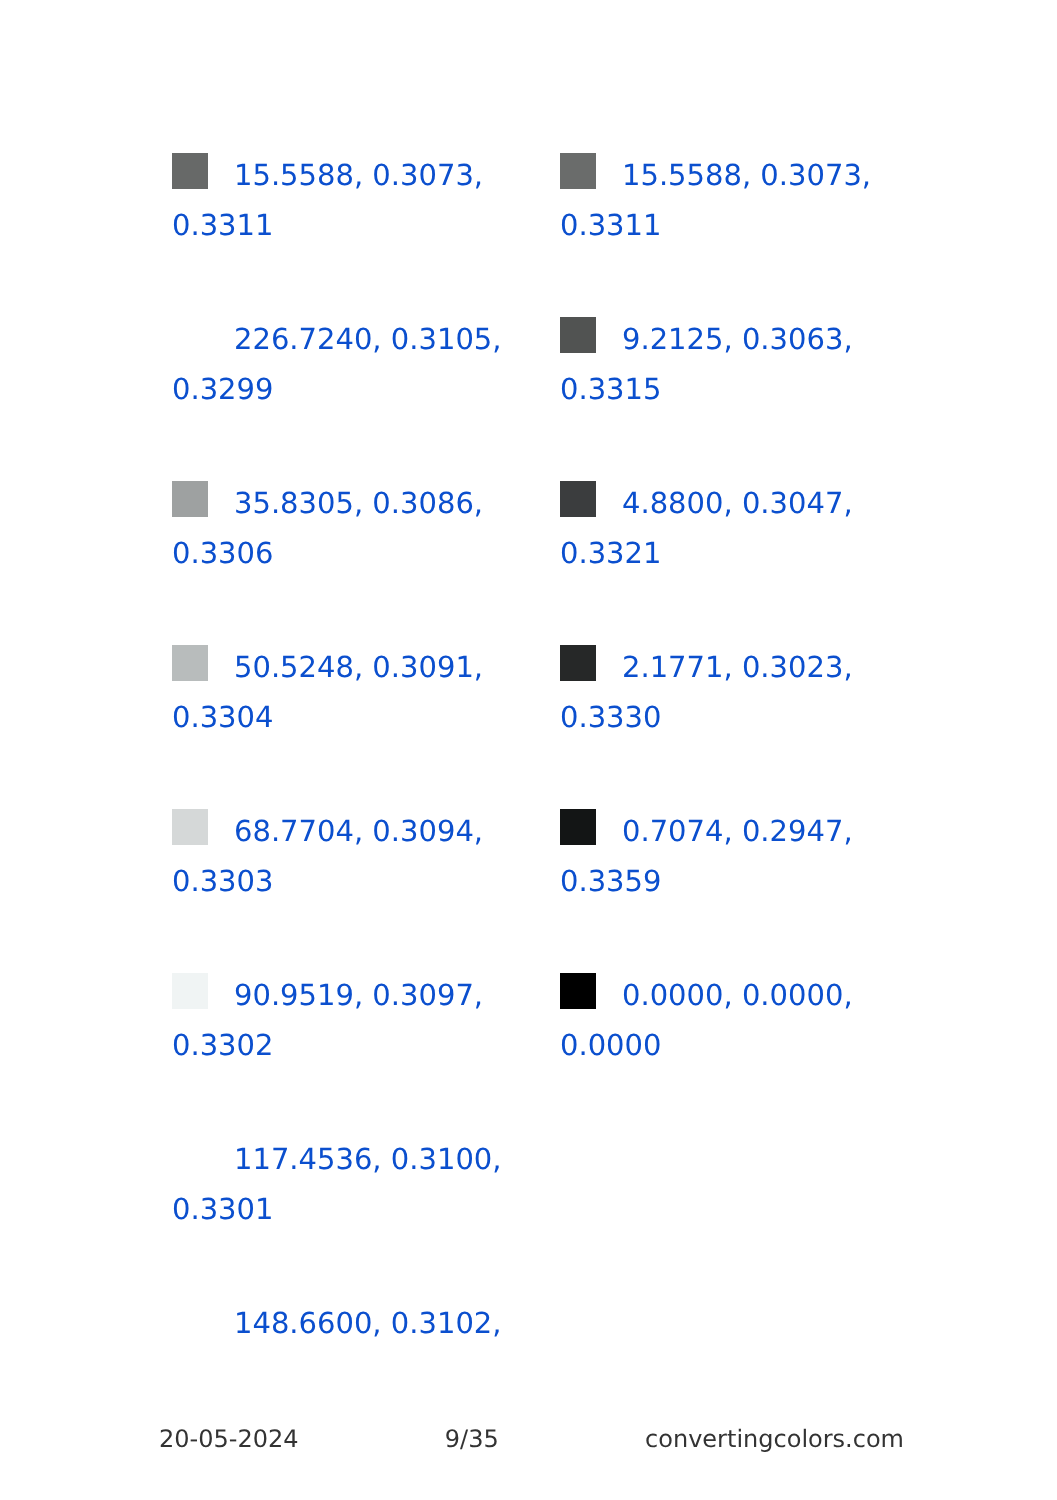15.5588, 0.3073, 0.3311
15.5588, 0.3073, 0.3311
226.7240, 0.3105, 0.3299
9.2125, 0.3063, 0.3315
35.8305, 0.3086, 0.3306
4.8800, 0.3047, 0.3321
50.5248, 0.3091, 0.3304
2.1771, 0.3023, 0.3330
68.7704, 0.3094, 0.3303
0.7074, 0.2947, 0.3359
90.9519, 0.3097, 0.3302
0.0000, 0.0000, 0.0000
117.4536, 0.3100, 0.3301
148.6600, 0.3102,
20-05-2024 9/35 convertingcolors.com